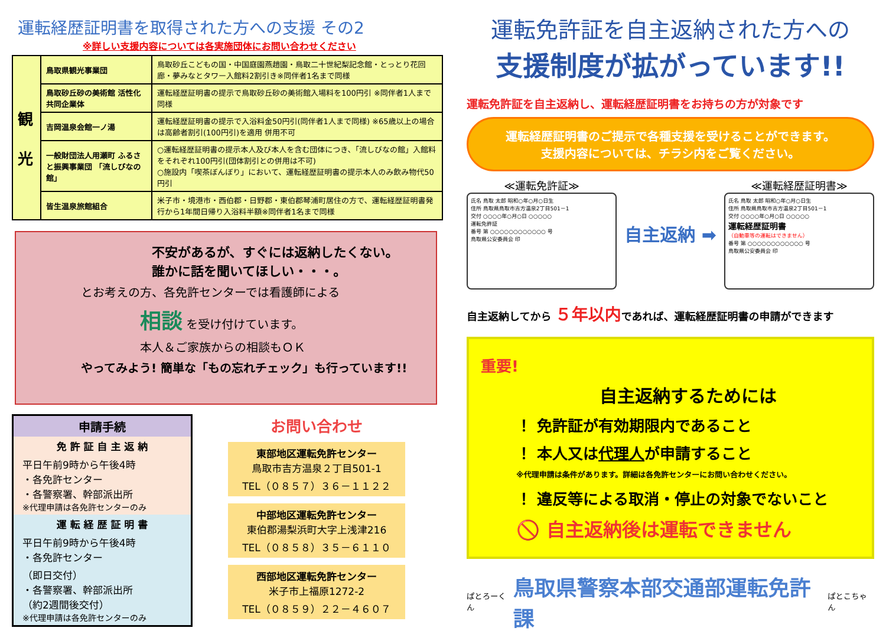運転経歴証明書を取得された方への支援 その2
※詳しい支援内容については各実施団体にお問い合わせください
| 観 光 | 鳥取県観光事業団 | 鳥取砂丘こどもの国・中国庭園燕趙園・鳥取二十世紀梨記念館・とっとり花回廊・夢みなとタワー入館料2割引き※同伴者1名まで同様 |
| | 鳥取砂丘砂の美術館 活性化共同企業体 | 運転経歴証明書の提示で鳥取砂丘砂の美術館入場料を100円引 ※同伴者1人まで同様 |
| | 吉岡温泉会館一ノ湯 | 運転経歴証明書の提示で入浴料金50円引(同伴者1人まで同様) ※65歳以上の場合は高齢者割引(100円引)を適用 併用不可 |
| | 一般財団法人用瀬町 ふるさと振興事業団 「流しびなの館」 | ○運転経歴証明書の提示本人及び本人を含む団体につき、「流しびなの館」入館料をそれぞれ100円引(団体割引との併用は不可) ○施設内「喫茶ぼんぼり」において、運転経歴証明書の提示本人のみ飲み物代50円引 |
| | 皆生温泉旅館組合 | 米子市・境港市・西伯郡・日野郡・東伯郡琴浦町居住の方で、運転経歴証明書発行から1年間日帰り入浴料半額※同伴者1名まで同様 |
不安があるが、すぐには返納したくない。
誰かに話を聞いてほしい・・・。
とお考えの方、各免許センターでは看護師による
相談 を受け付けています。
本人＆ご家族からの相談もＯＫ
やってみよう! 簡単な「もの忘れチェック」も行っています!!
申請手続
免 許 証 自 主 返 納
平日午前9時から午後4時
・各免許センター
・各警察署、幹部派出所
※代理申請は各免許センターのみ
運 転 経 歴 証 明 書
平日午前9時から午後4時
・各免許センター
（即日交付）
・各警察署、幹部派出所
（約2週間後交付）
※代理申請は各免許センターのみ
お問い合わせ
東部地区運転免許センター
鳥取市吉方温泉２丁目501-1
TEL（０８５７）３６－１１２２
中部地区運転免許センター
東伯郡湯梨浜町大字上浅津216
TEL（０８５８）３５－６１１０
西部地区運転免許センター
米子市上福原1272-2
TEL（０８５９）２２－４６０７
運転免許証を自主返納された方への
支援制度が拡がっています!!
運転免許証を自主返納し、運転経歴証明書をお持ちの方が対象です
運転経歴証明書のご提示で各種支援を受けることができます。
支援内容については、チラシ内をご覧ください。
≪運転免許証≫
氏名 鳥取 太郎 昭和○年○月○日生
住所 鳥取県鳥取市吉方温泉2丁目501－1
交付 ○○○○年○月○日 ○○○○○
運転免許証
番号 第 ○○○○○○○○○○○○ 号
鳥取県公安委員会 印
自主返納 ➡
≪運転経歴証明書≫
氏名 鳥取 太郎 昭和○年○月○日生
住所 鳥取県鳥取市吉方温泉2丁目501－1
交付 ○○○○年○月○日 ○○○○○
運転経歴証明書
（自動車等の運転はできません）
番号 第 ○○○○○○○○○○○○ 号
鳥取県公安委員会 印
自主返納してから ５年以内であれば、運転経歴証明書の申請ができます
重要!
自主返納するためには
！ 免許証が有効期限内であること
！ 本人又は代理人が申請すること
※代理申請は条件があります。詳細は各免許センターにお問い合わせください。
！ 違反等による取消・停止の対象でないこと
🚫 自主返納後は運転できません
ぱとろーくん 鳥取県警察本部交通部運転免許課 ぱとこちゃん